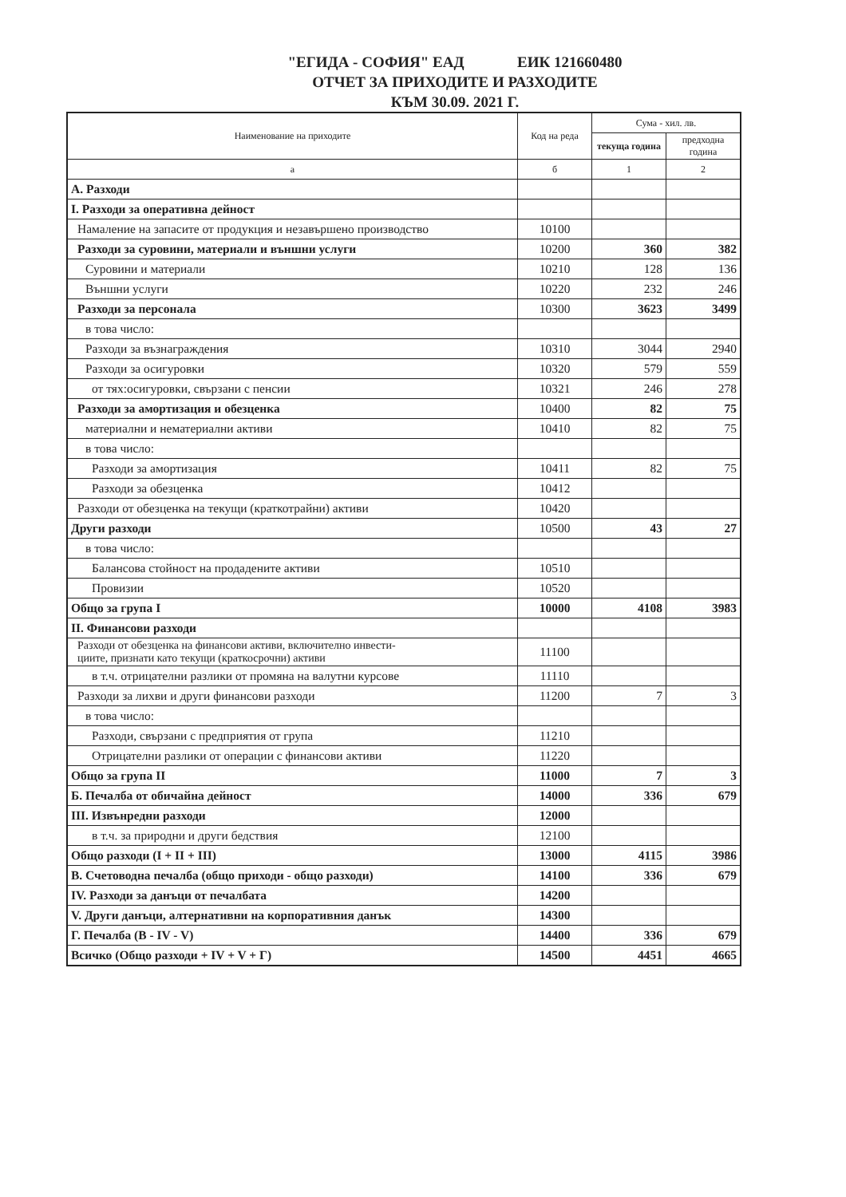"ЕГИДА - СОФИЯ" ЕАД ЕИК 121660480
ОТЧЕТ ЗА ПРИХОДИТЕ И РАЗХОДИТЕ
КЪМ 30.09. 2021 Г.
| Наименование на приходите | Код на реда | Сума - хил. лв. | |
| --- | --- | --- | --- |
| | | текуща година | предходна година |
| а | б | 1 | 2 |
| А. Разходи | | | |
| I. Разходи за оперативна дейност | | | |
| Намаление на запасите от продукция и незавършено производство | 10100 | | |
| Разходи за суровини, материали и външни услуги | 10200 | 360 | 382 |
| Суровини и материали | 10210 | 128 | 136 |
| Външни услуги | 10220 | 232 | 246 |
| Разходи за персонала | 10300 | 3623 | 3499 |
| в това число: | | | |
| Разходи за възнаграждения | 10310 | 3044 | 2940 |
| Разходи за осигуровки | 10320 | 579 | 559 |
| от тях:осигуровки, свързани с пенсии | 10321 | 246 | 278 |
| Разходи за амортизация и обезценка | 10400 | 82 | 75 |
| материални и нематериални активи | 10410 | 82 | 75 |
| в това число: | | | |
| Разходи за амортизация | 10411 | 82 | 75 |
| Разходи за обезценка | 10412 | | |
| Разходи от обезценка на текущи (краткотрайни) активи | 10420 | | |
| Други разходи | 10500 | 43 | 27 |
| в това число: | | | |
| Балансова стойност на продадените активи | 10510 | | |
| Провизии | 10520 | | |
| Общо за група I | 10000 | 4108 | 3983 |
| II. Финансови разходи | | | |
| Разходи от обезценка на финансови активи, включително инвести- циите, признати като текущи (краткосрочни) активи | 11100 | | |
| в т.ч. отрицателни разлики от промяна на валутни курсове | 11110 | | |
| Разходи за лихви и други финансови разходи | 11200 | 7 | 3 |
| в това число: | | | |
| Разходи, свързани с предприятия от група | 11210 | | |
| Отрицателни разлики от операции с финансови активи | 11220 | | |
| Общо за група II | 11000 | 7 | 3 |
| Б. Печалба от обичайна дейност | 14000 | 336 | 679 |
| III. Извънредни разходи | 12000 | | |
| в т.ч. за природни и други бедствия | 12100 | | |
| Общо разходи (I + II + III) | 13000 | 4115 | 3986 |
| В. Счетоводна печалба (общо приходи - общо разходи) | 14100 | 336 | 679 |
| IV. Разходи за данъци от печалбата | 14200 | | |
| V. Други данъци, алтернативни на корпоративния данък | 14300 | | |
| Г. Печалба (В - IV - V) | 14400 | 336 | 679 |
| Всичко (Общо разходи + IV + V + Г) | 14500 | 4451 | 4665 |